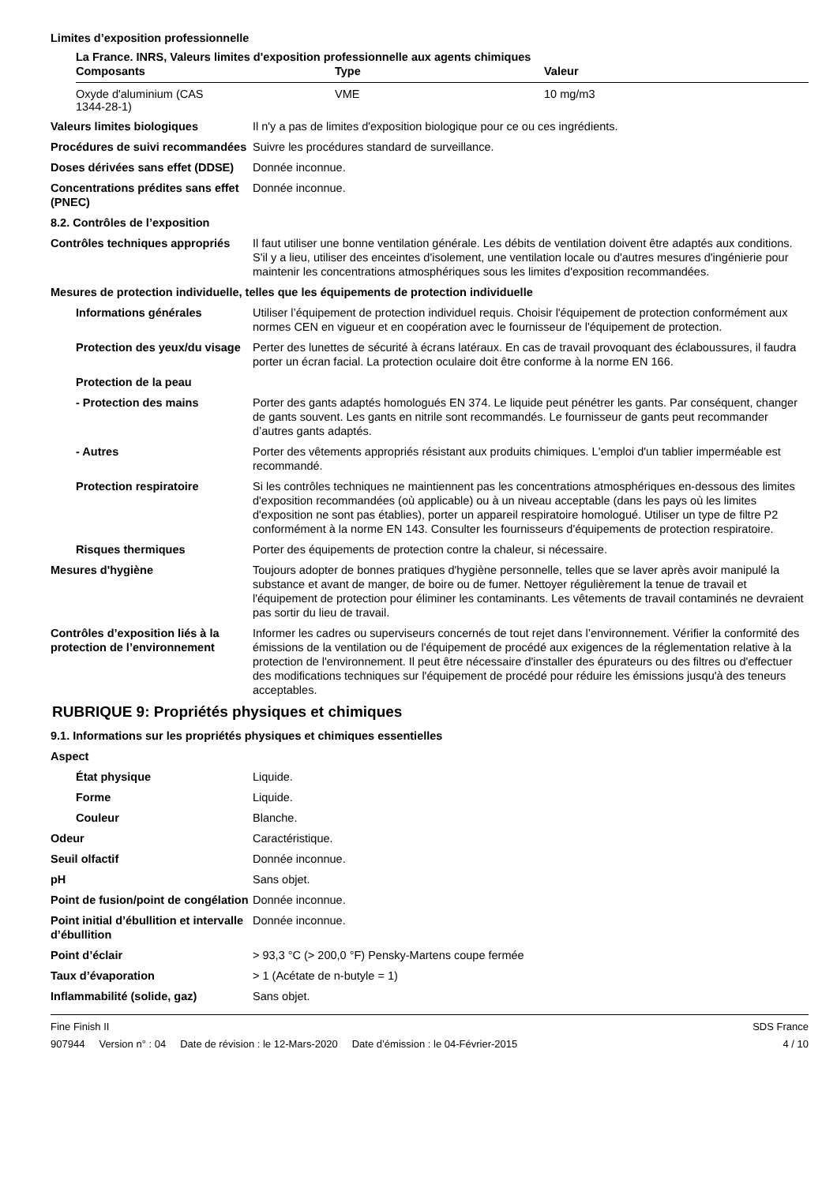Limites d’exposition professionnelle
La France. INRS, Valeurs limites d'exposition professionnelle aux agents chimiques
| Composants | Type | Valeur |
| --- | --- | --- |
| Oxyde d'aluminium (CAS 1344-28-1) | VME | 10 mg/m3 |
Valeurs limites biologiques Il n'y a pas de limites d'exposition biologique pour ce ou ces ingrédients.
Procédures de suivi recommandées
Suivre les procédures standard de surveillance.
Doses dérivées sans effet (DDSE)
Donnée inconnue.
Concentrations prédites sans effet (PNEC)
Donnée inconnue.
8.2. Contrôles de l’exposition
Contrôles techniques appropriés
Il faut utiliser une bonne ventilation générale. Les débits de ventilation doivent être adaptés aux conditions. S'il y a lieu, utiliser des enceintes d'isolement, une ventilation locale ou d'autres mesures d'ingénierie pour maintenir les concentrations atmosphériques sous les limites d'exposition recommandées.
Mesures de protection individuelle, telles que les équipements de protection individuelle
Informations générales Utiliser l’équipement de protection individuel requis. Choisir l'équipement de protection conformément aux normes CEN en vigueur et en coopération avec le fournisseur de l'équipement de protection.
Protection des yeux/du visage
Perter des lunettes de sécurité à écrans latéraux. En cas de travail provoquant des éclaboussures, il faudra porter un écran facial. La protection oculaire doit être conforme à la norme EN 166.
Protection de la peau
- Protection des mains Porter des gants adaptés homologués EN 374. Le liquide peut pénétrer les gants. Par conséquent, changer de gants souvent. Les gants en nitrile sont recommandés. Le fournisseur de gants peut recommander d’autres gants adaptés.
- Autres Porter des vêtements appropriés résistant aux produits chimiques. L'emploi d'un tablier imperméable est recommandé.
Protection respiratoire Si les contrôles techniques ne maintiennent pas les concentrations atmosphériques en-dessous des limites d'exposition recommandées (où applicable) ou à un niveau acceptable (dans les pays où les limites d'exposition ne sont pas établies), porter un appareil respiratoire homologué. Utiliser un type de filtre P2 conformément à la norme EN 143. Consulter les fournisseurs d'équipements de protection respiratoire.
Risques thermiques Porter des équipements de protection contre la chaleur, si nécessaire.
Mesures d'hygiène Toujours adopter de bonnes pratiques d'hygiène personnelle, telles que se laver après avoir manipulé la substance et avant de manger, de boire ou de fumer. Nettoyer régulièrement la tenue de travail et l'équipement de protection pour éliminer les contaminants. Les vêtements de travail contaminés ne devraient pas sortir du lieu de travail.
Contrôles d’exposition liés à la protection de l’environnement
Informer les cadres ou superviseurs concernés de tout rejet dans l’environnement. Vérifier la conformité des émissions de la ventilation ou de l'équipement de procédé aux exigences de la réglementation relative à la protection de l'environnement. Il peut être nécessaire d'installer des épurateurs ou des filtres ou d'effectuer des modifications techniques sur l'équipement de procédé pour réduire les émissions jusqu'à des teneurs acceptables.
RUBRIQUE 9: Propriétés physiques et chimiques
9.1. Informations sur les propriétés physiques et chimiques essentielles
Aspect
État physique Liquide.
Forme Liquide.
Couleur Blanche.
Odeur Caractéristique.
Seuil olfactif Donnée inconnue.
pH Sans objet.
Point de fusion/point de congélation
Donnée inconnue.
Point initial d’ébullition et intervalle d’ébullition
Donnée inconnue.
Point d’éclair > 93,3 °C (> 200,0 °F) Pensky-Martens coupe fermée
Taux d’évaporation > 1 (Acétate de n-butyle = 1)
Inflammabilité (solide, gaz) Sans objet.
Fine Finish II SDS France
907944 Version n° : 04 Date de révision : le 12-Mars-2020 Date d’émission : le 04-Février-2015 4 / 10